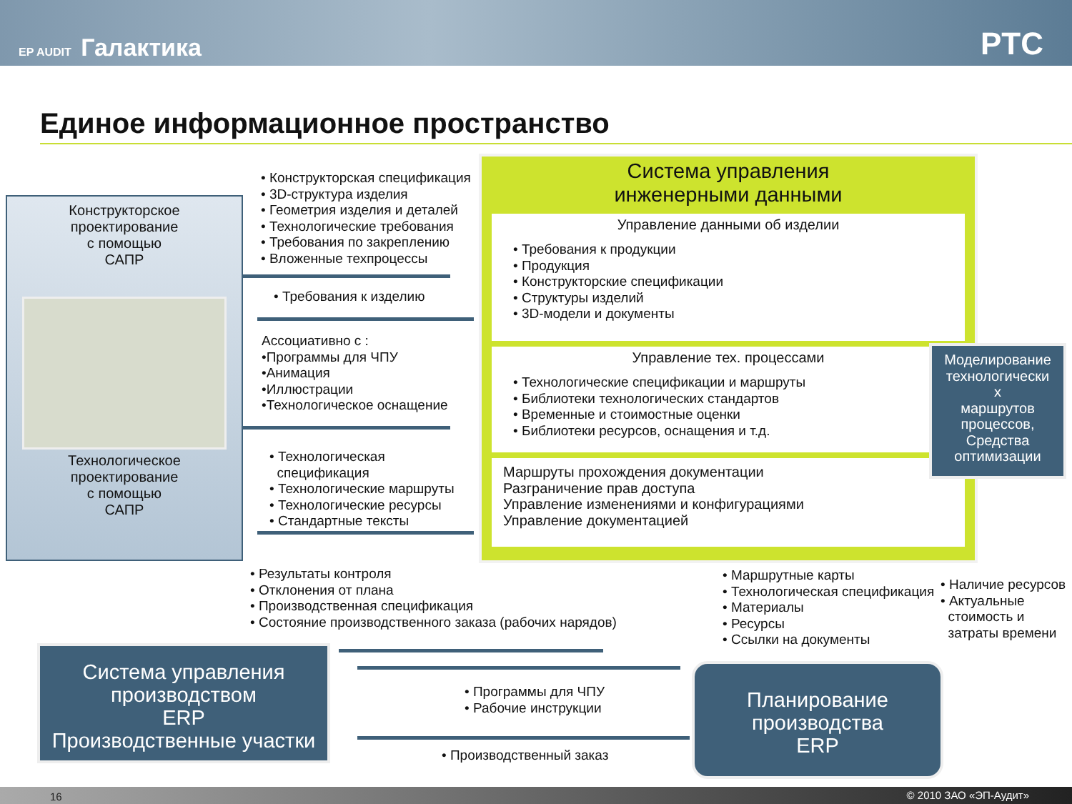EP AUDIT Галактика
PTC
Единое информационное пространство
Конструкторское
проектирование
с помощью
САПР
Технологическое
проектирование
с помощью
САПР
• Конструкторская спецификация
• 3D-структура изделия
• Геометрия изделия и деталей
• Технологические требования
• Требования по закреплению
• Вложенные техпроцессы
• Требования к изделию
Ассоциативно с :
•Программы для ЧПУ
•Анимация
•Иллюстрации
•Технологическое оснащение
• Технологическая
спецификация
• Технологические маршруты
• Технологические ресурсы
• Стандартные тексты
Система управления
инженерными данными
Управление данными об изделии
• Требования к продукции
• Продукция
• Конструкторские спецификации
• Структуры изделий
• 3D-модели и документы
Управление тех. процессами
• Технологические спецификации и маршруты
• Библиотеки технологических стандартов
• Временные и стоимостные оценки
• Библиотеки ресурсов, оснащения и т.д.
Маршруты прохождения документации
Разграничение прав доступа
Управление изменениями и конфигурациями
Управление документацией
Моделирование технологически
х
маршрутов процессов,
Средства оптимизации
• Результаты контроля
• Отклонения от плана
• Производственная спецификация
• Состояние производственного заказа (рабочих нарядов)
• Маршрутные карты
• Технологическая спецификация
• Материалы
• Ресурсы
• Ссылки на документы
• Наличие ресурсов
• Актуальные
стоимость и
затраты времени
Система управления
производством
ERP
Производственные участки
• Программы для ЧПУ
• Рабочие инструкции
• Производственный заказ
Планирование
производства
ERP
16 © 2010 ЗАО «ЭП-Аудит»